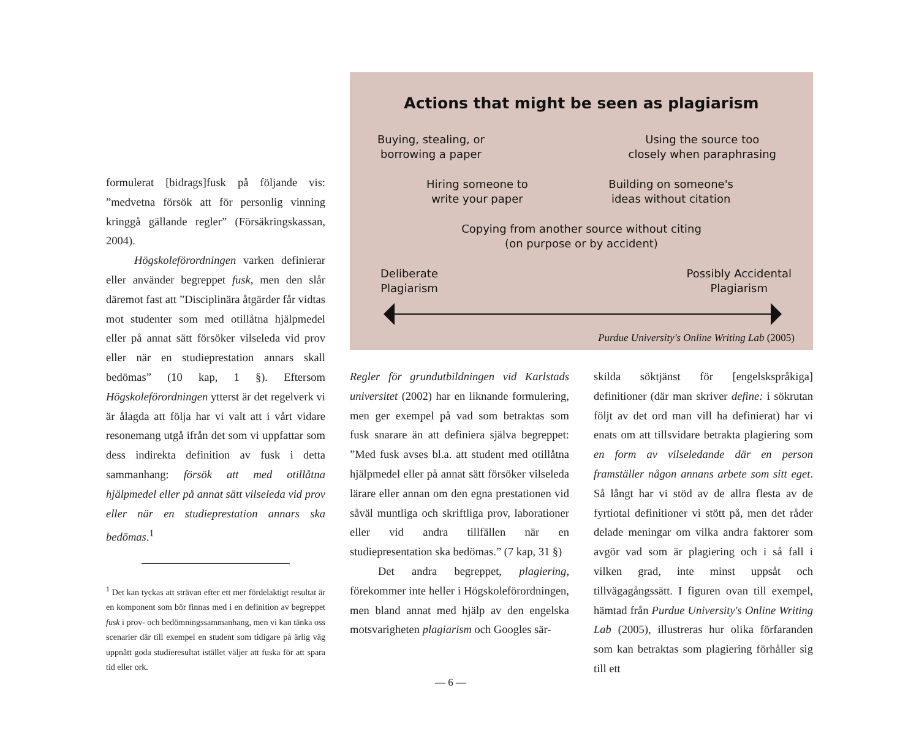formulerat [bidrags]fusk på följande vis: ”medvetna försök att för personlig vinning kringgå gällande regler” (Försäkringskassan, 2004).
Högskoleförordningen varken definierar eller använder begreppet fusk, men den slår däremot fast att ”Disciplinära åtgärder får vidtas mot studenter som med otillåtna hjälpmedel eller på annat sätt försöker vilseleda vid prov eller när en studieprestation annars skall bedömas” (10 kap, 1 §). Eftersom Högskoleförordningen ytterst är det regelverk vi är ålagda att följa har vi valt att i vårt vidare resonemang utgå ifrån det som vi uppfattar som dess indirekta definition av fusk i detta sammanhang: försök att med otillåtna hjälpmedel eller på annat sätt vilseleda vid prov eller när en studieprestation annars ska bedömas.<sup>1</sup>
<sup>1</sup> Det kan tyckas att strävan efter ett mer fördelaktigt resultat är en komponent som bör finnas med i en definition av begreppet fusk i prov- och bedömningssammanhang, men vi kan tänka oss scenarier där till exempel en student som tidigare på ärlig väg uppnått goda studieresultat istället väljer att fuska för att spara tid eller ork.
Actions that might be seen as plagiarism
Buying, stealing, or
borrowing a paper
Using the source too
closely when paraphrasing
Hiring someone to
write your paper
Building on someone's
ideas without citation
Copying from another source without citing
(on purpose or by accident)
Deliberate
Plagiarism
Possibly Accidental
Plagiarism
Purdue University's Online Writing Lab (2005)
Regler för grundutbildningen vid Karlstads universitet (2002) har en liknande formulering, men ger exempel på vad som betraktas som fusk snarare än att definiera själva begreppet: ”Med fusk avses bl.a. att student med otillåtna hjälpmedel eller på annat sätt försöker vilseleda lärare eller annan om den egna prestationen vid såväl muntliga och skriftliga prov, laborationer eller vid andra tillfällen när en studiepresentation ska bedömas.” (7 kap, 31 §)
Det andra begreppet, plagiering, förekommer inte heller i Högskoleförordningen, men bland annat med hjälp av den engelska motsvarigheten plagiarism och Googles sär-
skilda söktjänst för [engelskspråkiga] definitioner (där man skriver define: i sökrutan följt av det ord man vill ha definierat) har vi enats om att tillsvidare betrakta plagiering som en form av vilseledande där en person framställer någon annans arbete som sitt eget. Så långt har vi stöd av de allra flesta av de fyrtiotal definitioner vi stött på, men det råder delade meningar om vilka andra faktorer som avgör vad som är plagiering och i så fall i vilken grad, inte minst uppsåt och tillvägagångssätt. I figuren ovan till exempel, hämtad från Purdue University's Online Writing Lab (2005), illustreras hur olika förfaranden som kan betraktas som plagiering förhåller sig till ett
— 6 —